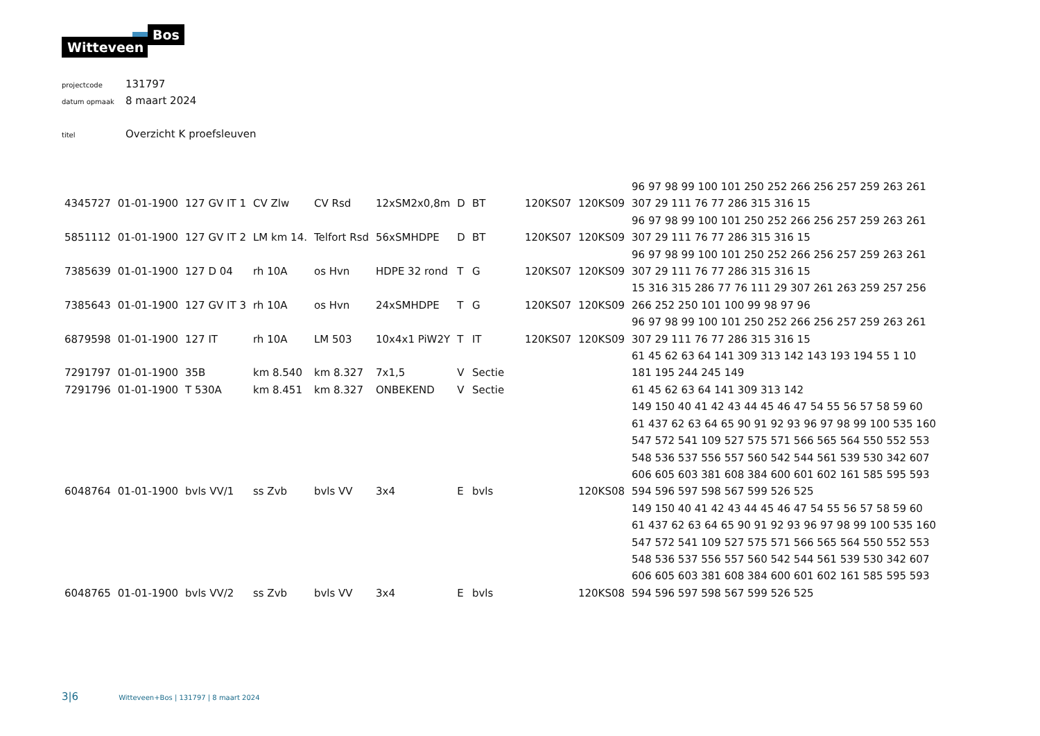Witteveen +
Bos
projectcode 131797
datum opmaak 8 maart 2024
titel Overzicht K proefsleuven
| 4345727 | 01-01-1900 | 127 GV IT 1 | CV Zlw | CV Rsd | 12xSM2x0,8m | D | BT | 120KS07 | 120KS09 | 96 97 98 99 100 101 250 252 266 256 257 259 263 261 307 29 111 76 77 286 315 316 15 |
| 5851112 | 01-01-1900 | 127 GV IT 2 | LM km 14. | Telfort Rsd | 56xSMHDPE | D | BT | 120KS07 | 120KS09 | 96 97 98 99 100 101 250 252 266 256 257 259 263 261 307 29 111 76 77 286 315 316 15 |
| 7385639 | 01-01-1900 | 127 D 04 | rh 10A | os Hvn | HDPE 32 rond | T | G | 120KS07 | 120KS09 | 96 97 98 99 100 101 250 252 266 256 257 259 263 261 307 29 111 76 77 286 315 316 15 |
| 7385643 | 01-01-1900 | 127 GV IT 3 | rh 10A | os Hvn | 24xSMHDPE | T | G | 120KS07 | 120KS09 | 15 316 315 286 77 76 111 29 307 261 263 259 257 256 266 252 250 101 100 99 98 97 96 |
| 6879598 | 01-01-1900 | 127 IT | rh 10A | LM 503 | 10x4x1 PiW2Y | T | IT | 120KS07 | 120KS09 | 96 97 98 99 100 101 250 252 266 256 257 259 263 261 307 29 111 76 77 286 315 316 15 |
| 7291797 | 01-01-1900 | 35B | km 8.540 | km 8.327 | 7x1,5 | V | Sectie | | | 61 45 62 63 64 141 309 313 142 143 193 194 55 1 10 181 195 244 245 149 |
| 7291796 | 01-01-1900 | T 530A | km 8.451 | km 8.327 | ONBEKEND | V | Sectie | | | 61 45 62 63 64 141 309 313 142 |
| 6048764 | 01-01-1900 | bvls VV/1 | ss Zvb | bvls VV | 3x4 | E | bvls | | 120KS08 | 149 150 40 41 42 43 44 45 46 47 54 55 56 57 58 59 60 61 437 62 63 64 65 90 91 92 93 96 97 98 99 100 535 160 547 572 541 109 527 575 571 566 565 564 550 552 553 548 536 537 556 557 560 542 544 561 539 530 342 607 606 605 603 381 608 384 600 601 602 161 585 595 593 594 596 597 598 567 599 526 525 |
| 6048765 | 01-01-1900 | bvls VV/2 | ss Zvb | bvls VV | 3x4 | E | bvls | | 120KS08 | 149 150 40 41 42 43 44 45 46 47 54 55 56 57 58 59 60 61 437 62 63 64 65 90 91 92 93 96 97 98 99 100 535 160 547 572 541 109 527 575 571 566 565 564 550 552 553 548 536 537 556 557 560 542 544 561 539 530 342 607 606 605 603 381 608 384 600 601 602 161 585 595 593 594 596 597 598 567 599 526 525 |
3|6 Witteveen+Bos | 131797 | 8 maart 2024